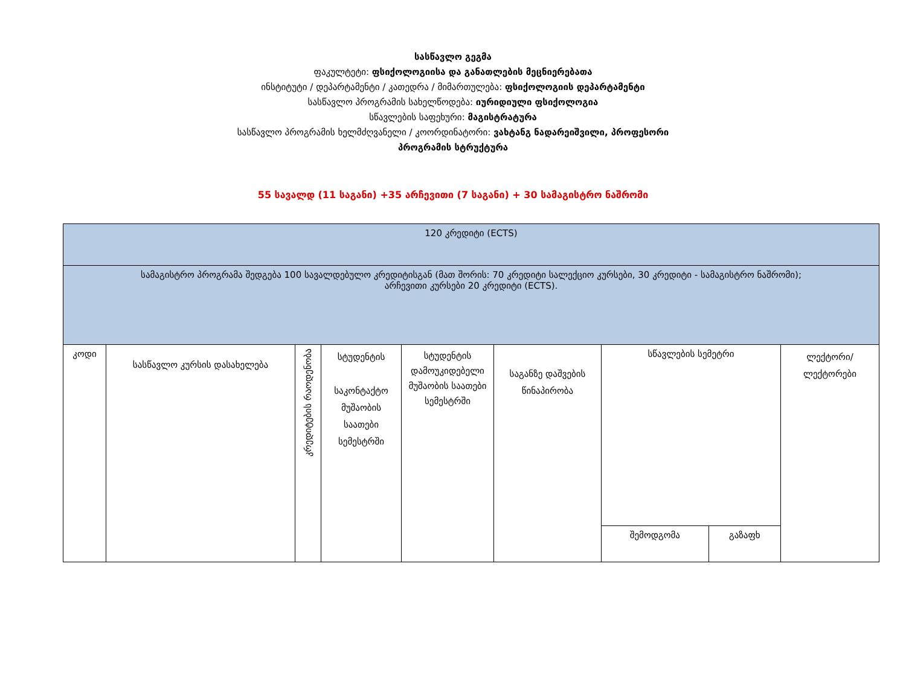სასწავლო გეგმა
ფაკულტეტი: ფსიქოლოგიისა და განათლების მეცნიერებათა
ინსტიტუტი / დეპარტამენტი / კათედრა / მიმართულება: ფსიქოლოგიის დეპარტამენტი
სასწავლო პროგრამის სახელწოდება: იურიდიული ფსიქოლოგია
სწავლების საფეხური: მაგისტრატურა
სასწავლო პროგრამის ხელმძღვანელი / კოორდინატორი: ვახტანგ ნადარეიშვილი, პროფესორი
პროგრამის სტრუქტურა
55 სავალდ (11 საგანი) +35 არჩევითი (7 საგანი) + 30 სამაგისტრო ნაშრომი
| 120 კრედიტი (ECTS) | | | | | | | | |
| სამაგისტრო პროგრამა შედგება 100 სავალდებულო კრედიტისგან (მათ შორის: 70 კრედიტი სალექციო კურსები, 30 კრედიტი - სამაგისტრო ნაშრომი); არჩევითი კურსები 20 კრედიტი (ECTS). | | | | | | | | |
| კოდი | სასწავლო კურსის დასახელება | კრედიტების რაოდენობა | სტუდენტის საკონტაქტო მუშაობის საათები სემესტრში | სტუდენტის დამოუკიდებელი მუშაობის საათები სემესტრში | საგანზე დაშვების წინაპირობა | სწავლების სემეტრი | | ლექტორი/ლექტორები |
| | | | | | | შემოდგომა | გაზაფხ | |